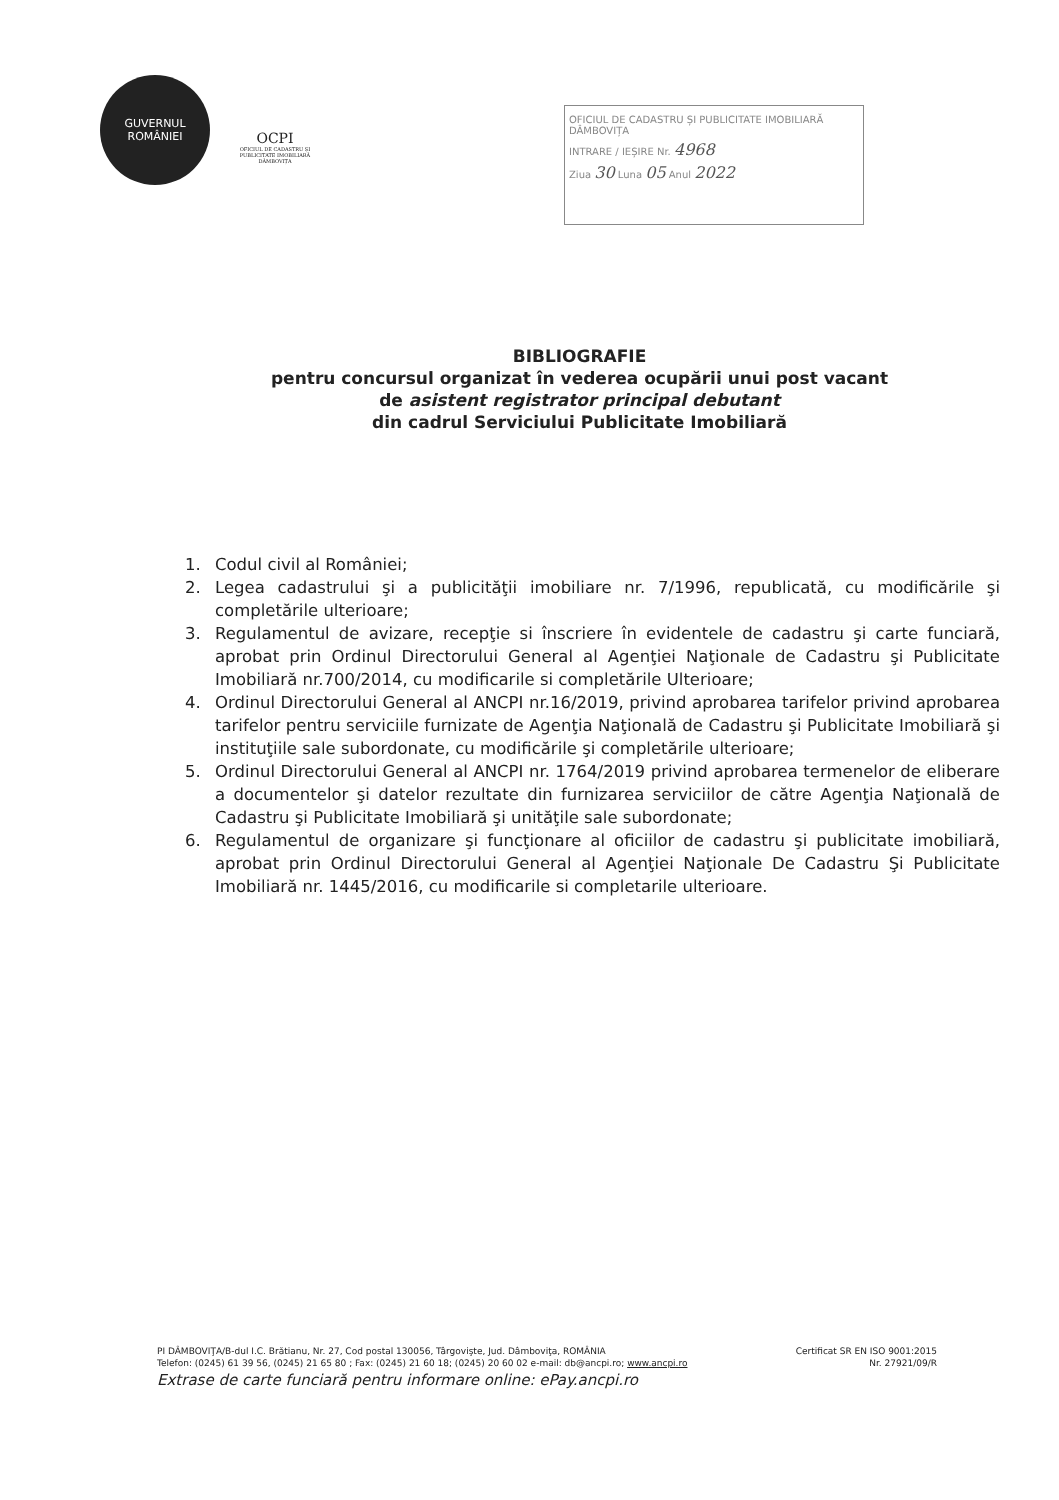GUVERNUL
ROMÂNIEI
OCPI
OFICIUL DE CADASTRU ȘI PUBLICITATE IMOBILIARĂ DÂMBOVIȚA
OFICIUL DE CADASTRU ȘI PUBLICITATE IMOBILIARĂ DÂMBOVIȚA
INTRARE / IEȘIRE Nr. 4968
Ziua 30 Luna 05 Anul 2022
BIBLIOGRAFIE
pentru concursul organizat în vederea ocupării unui post vacant
de asistent registrator principal debutant
din cadrul Serviciului Publicitate Imobiliară
1. Codul civil al României;
2. Legea cadastrului şi a publicităţii imobiliare nr. 7/1996, republicată, cu modificările şi completările ulterioare;
3. Regulamentul de avizare, recepţie si înscriere în evidentele de cadastru şi carte funciară, aprobat prin Ordinul Directorului General al Agenţiei Naţionale de Cadastru şi Publicitate Imobiliară nr.700/2014, cu modificarile si completările Ulterioare;
4. Ordinul Directorului General al ANCPI nr.16/2019, privind aprobarea tarifelor privind aprobarea tarifelor pentru serviciile furnizate de Agenţia Naţională de Cadastru şi Publicitate Imobiliară şi instituţiile sale subordonate, cu modificările şi completările ulterioare;
5. Ordinul Directorului General al ANCPI nr. 1764/2019 privind aprobarea termenelor de eliberare a documentelor şi datelor rezultate din furnizarea serviciilor de către Agenţia Naţională de Cadastru şi Publicitate Imobiliară şi unităţile sale subordonate;
6. Regulamentul de organizare şi funcţionare al oficiilor de cadastru şi publicitate imobiliară, aprobat prin Ordinul Directorului General al Agenţiei Naţionale De Cadastru Şi Publicitate Imobiliară nr. 1445/2016, cu modificarile si completarile ulterioare.
PI DÂMBOVIŢA/B-dul I.C. Brătianu, Nr. 27, Cod postal 130056, Târgovişte, Jud. Dâmboviţa, ROMÂNIA Certificat SR EN ISO 9001:2015
Telefon: (0245) 61 39 56, (0245) 21 65 80 ; Fax: (0245) 21 60 18; (0245) 20 60 02 e-mail: db@ancpi.ro; www.ancpi.ro Nr. 27921/09/R
Extrase de carte funciară pentru informare online: ePay.ancpi.ro